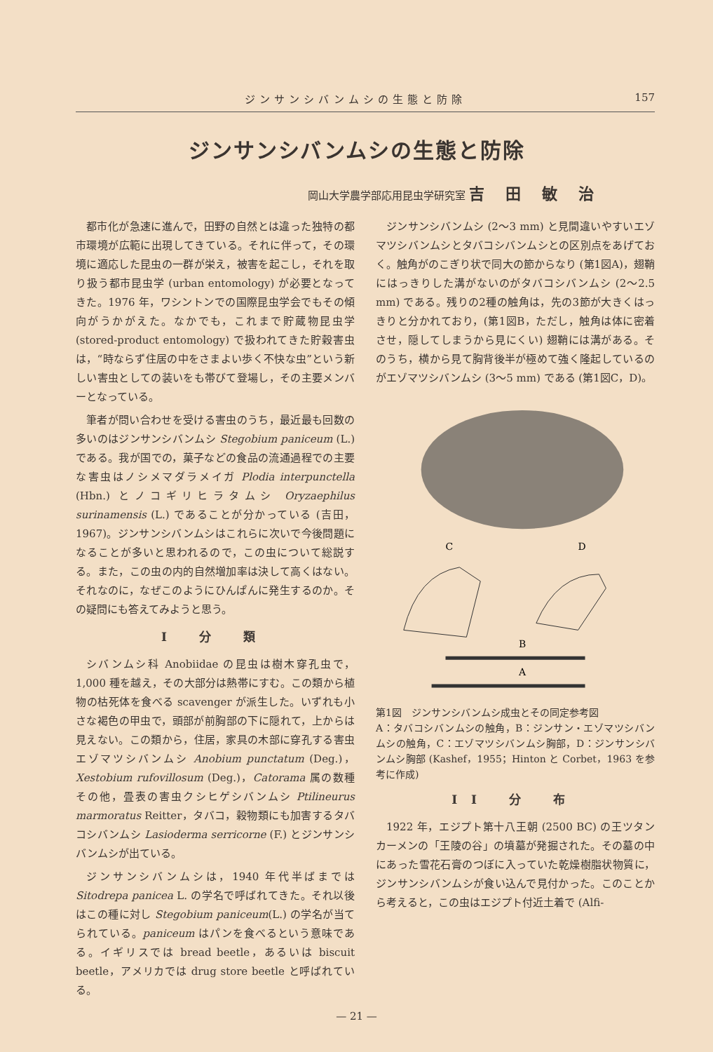ジンサンシバンムシの生態と防除 157
ジンサンシバンムシの生態と防除
岡山大学農学部応用昆虫学研究室 吉田敏治
都市化が急速に進んで，田野の自然とは違った独特の都市環境が広範に出現してきている。それに伴って，その環境に適応した昆虫の一群が栄え，被害を起こし，それを取り扱う都市昆虫学 (urban entomology) が必要となってきた。1976 年，ワシントンでの国際昆虫学会でもその傾向がうかがえた。なかでも，これまで貯蔵物昆虫学 (stored-product entomology) で扱われてきた貯穀害虫は，“時ならず住居の中をさまよい歩く不快な虫”という新しい害虫としての装いをも帯びて登場し，その主要メンバーとなっている。
筆者が問い合わせを受ける害虫のうち，最近最も回数の多いのはジンサンシバンムシ Stegobium paniceum (L.) である。我が国での，菓子などの食品の流通過程での主要な害虫はノシメマダラメイガ Plodia interpunctella (Hbn.) とノコギリヒラタムシ Oryzaephilus surinamensis (L.) であることが分かっている (吉田，1967)。ジンサンシバンムシはこれらに次いで今後問題になることが多いと思われるので，この虫について総説する。また，この虫の内的自然増加率は決して高くはない。それなのに，なぜこのようにひんぱんに発生するのか。その疑問にも答えてみようと思う。
I 分 類
シバンムシ科 Anobiidae の昆虫は樹木穿孔虫で，1,000 種を越え，その大部分は熱帯にすむ。この類から植物の枯死体を食べる scavenger が派生した。いずれも小さな褐色の甲虫で，頭部が前胸部の下に隠れて，上からは見えない。この類から，住居，家具の木部に穿孔する害虫エゾマツシバンムシ Anobium punctatum (Deg.)，Xestobium rufovillosum (Deg.)，Catorama 属の数種その他，畳表の害虫クシヒゲシバンムシ Ptilineurus marmoratus Reitter，タバコ，穀物類にも加害するタバコシバンムシ Lasioderma serricorne (F.) とジンサンシバンムシが出ている。
ジンサンシバンムシは，1940 年代半ばまでは Sitodrepa panicea L. の学名で呼ばれてきた。それ以後はこの種に対し Stegobium paniceum(L.) の学名が当てられている。paniceum はパンを食べるという意味である。イギリスでは bread beetle，あるいは biscuit beetle，アメリカでは drug store beetle と呼ばれている。
ジンサンシバンムシ (2～3 mm) と見間違いやすいエゾマツシバンムシとタバコシバンムシとの区別点をあげておく。触角がのこぎり状で同大の節からなり (第1図A)，翅鞘にはっきりした溝がないのがタバコシバンムシ (2～2.5 mm) である。残りの2種の触角は，先の3節が大きくはっきりと分かれており，(第1図B，ただし，触角は体に密着させ，隠してしまうから見にくい) 翅鞘には溝がある。そのうち，横から見て胸背後半が極めて強く隆起しているのがエゾマツシバンムシ (3～5 mm) である (第1図C，D)。
C
D
B
A
第1図　ジンサンシバンムシ成虫とその同定参考図
A：タバコシバンムシの触角，B：ジンサン・エゾマツシバンムシの触角，C：エゾマツシバンムシ胸部，D：ジンサンシバンムシ胸部 (Kashef，1955；Hinton と Corbet，1963 を参考に作成)
II 分 布
1922 年，エジプト第十八王朝 (2500 BC) の王ツタンカーメンの「王陵の谷」の墳墓が発掘された。その墓の中にあった雪花石膏のつぼに入っていた乾燥樹脂状物質に，ジンサンシバンムシが食い込んで見付かった。このことから考えると，この虫はエジプト付近土着で (Alfi-
— 21 —